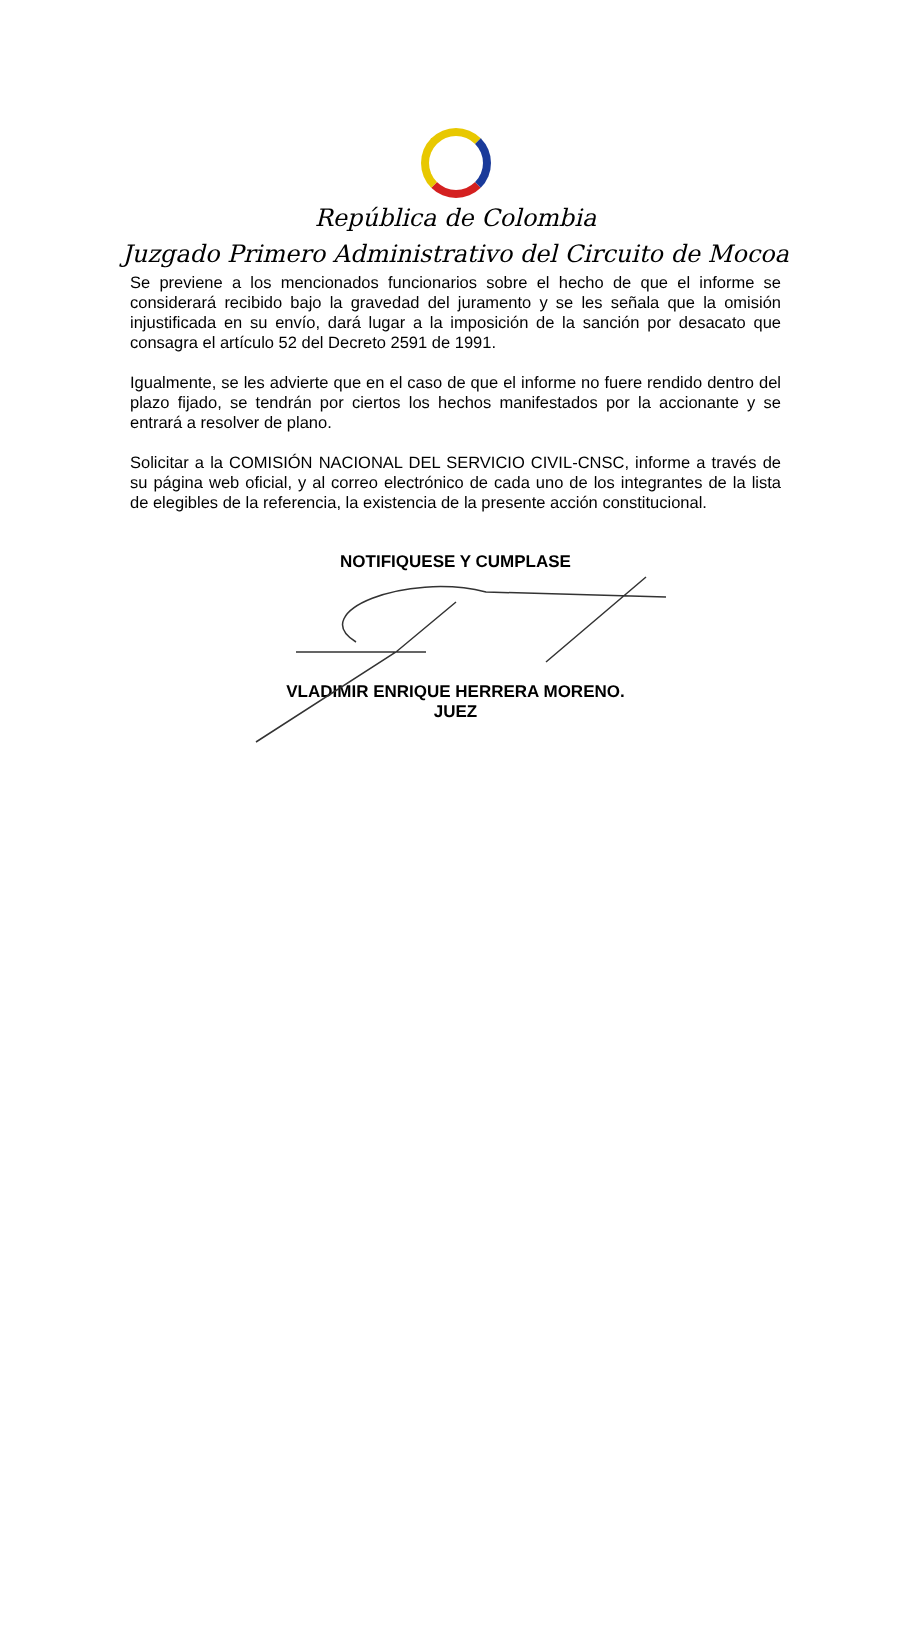República de Colombia
Juzgado Primero Administrativo del Circuito de Mocoa
Se previene a los mencionados funcionarios sobre el hecho de que el informe se considerará recibido bajo la gravedad del juramento y se les señala que la omisión injustificada en su envío, dará lugar a la imposición de la sanción por desacato que consagra el artículo 52 del Decreto 2591 de 1991.
Igualmente, se les advierte que en el caso de que el informe no fuere rendido dentro del plazo fijado, se tendrán por ciertos los hechos manifestados por la accionante y se entrará a resolver de plano.
Solicitar a la COMISIÓN NACIONAL DEL SERVICIO CIVIL-CNSC, informe a través de su página web oficial, y al correo electrónico de cada uno de los integrantes de la lista de elegibles de la referencia, la existencia de la presente acción constitucional.
NOTIFIQUESE Y CUMPLASE
VLADIMIR ENRIQUE HERRERA MORENO.
JUEZ